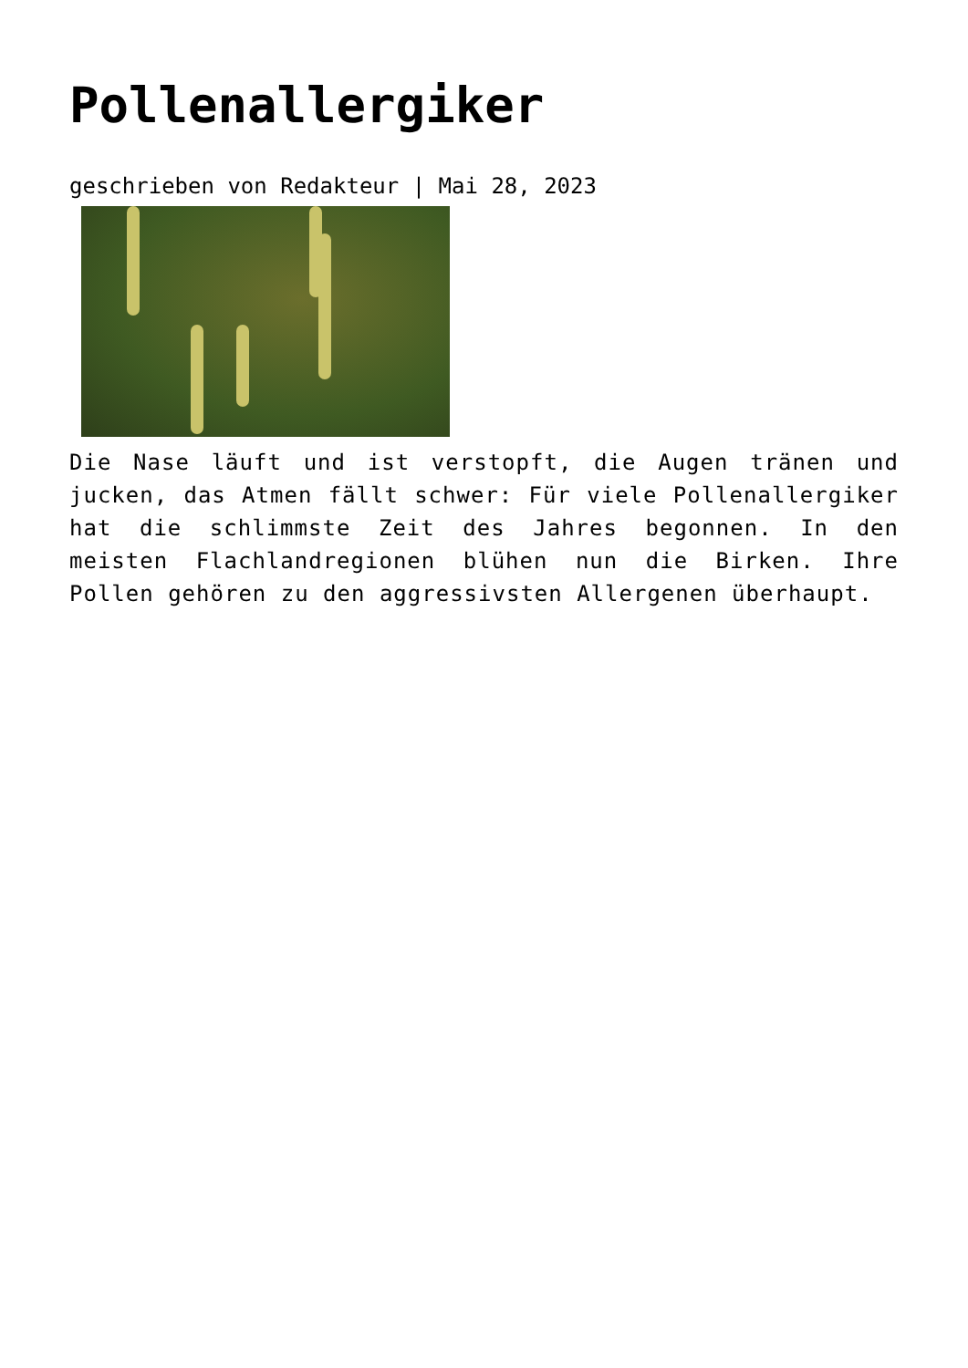Pollenallergiker
geschrieben von Redakteur | Mai 28, 2023
Die Nase läuft und ist verstopft, die Augen tränen und jucken, das Atmen fällt schwer: Für viele Pollenallergiker hat die schlimmste Zeit des Jahres begonnen. In den meisten Flachlandregionen blühen nun die Birken. Ihre Pollen gehören zu den aggressivsten Allergenen überhaupt.